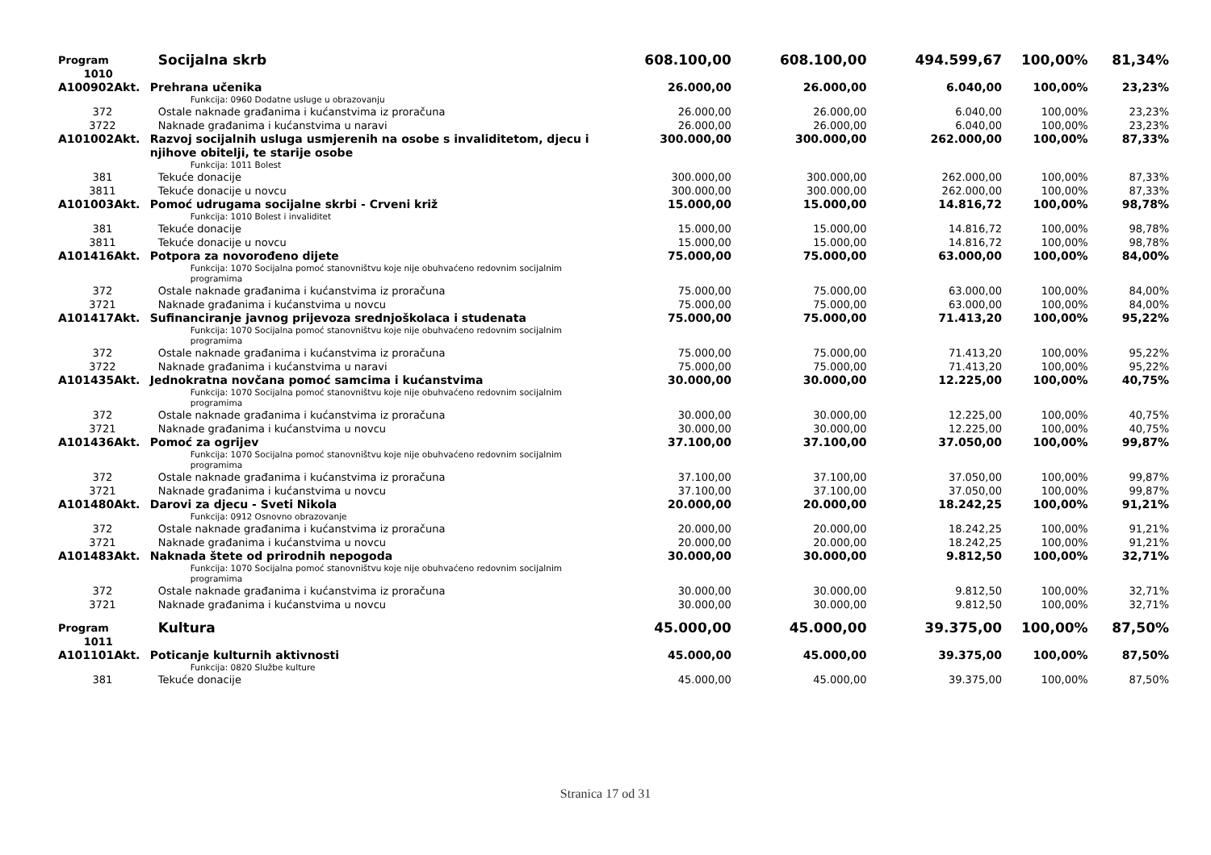| Program 1010 | Socijalna skrb | 608.100,00 | 608.100,00 | 494.599,67 | 100,00% | 81,34% |
| A100902Akt. | Prehrana učenika | 26.000,00 | 26.000,00 | 6.040,00 | 100,00% | 23,23% |
| | Funkcija: 0960 Dodatne usluge u obrazovanju | | | | | |
| 372 | Ostale naknade građanima i kućanstvima iz proračuna | 26.000,00 | 26.000,00 | 6.040,00 | 100,00% | 23,23% |
| 3722 | Naknade građanima i kućanstvima u naravi | 26.000,00 | 26.000,00 | 6.040,00 | 100,00% | 23,23% |
| A101002Akt. | Razvoj socijalnih usluga usmjerenih na osobe s invaliditetom, djecu i njihove obitelji, te starije osobe | 300.000,00 | 300.000,00 | 262.000,00 | 100,00% | 87,33% |
| | Funkcija: 1011 Bolest | | | | | |
| 381 | Tekuće donacije | 300.000,00 | 300.000,00 | 262.000,00 | 100,00% | 87,33% |
| 3811 | Tekuće donacije u novcu | 300.000,00 | 300.000,00 | 262.000,00 | 100,00% | 87,33% |
| A101003Akt. | Pomoć udrugama socijalne skrbi - Crveni križ | 15.000,00 | 15.000,00 | 14.816,72 | 100,00% | 98,78% |
| | Funkcija: 1010 Bolest i invaliditet | | | | | |
| 381 | Tekuće donacije | 15.000,00 | 15.000,00 | 14.816,72 | 100,00% | 98,78% |
| 3811 | Tekuće donacije u novcu | 15.000,00 | 15.000,00 | 14.816,72 | 100,00% | 98,78% |
| A101416Akt. | Potpora za novorođeno dijete | 75.000,00 | 75.000,00 | 63.000,00 | 100,00% | 84,00% |
| | Funkcija: 1070 Socijalna pomoć stanovništvu koje nije obuhvaćeno redovnim socijalnim programima | | | | | |
| 372 | Ostale naknade građanima i kućanstvima iz proračuna | 75.000,00 | 75.000,00 | 63.000,00 | 100,00% | 84,00% |
| 3721 | Naknade građanima i kućanstvima u novcu | 75.000,00 | 75.000,00 | 63.000,00 | 100,00% | 84,00% |
| A101417Akt. | Sufinanciranje javnog prijevoza srednjoškolaca i studenata | 75.000,00 | 75.000,00 | 71.413,20 | 100,00% | 95,22% |
| | Funkcija: 1070 Socijalna pomoć stanovništvu koje nije obuhvaćeno redovnim socijalnim programima | | | | | |
| 372 | Ostale naknade građanima i kućanstvima iz proračuna | 75.000,00 | 75.000,00 | 71.413,20 | 100,00% | 95,22% |
| 3722 | Naknade građanima i kućanstvima u naravi | 75.000,00 | 75.000,00 | 71.413,20 | 100,00% | 95,22% |
| A101435Akt. | Jednokratna novčana pomoć samcima i kućanstvima | 30.000,00 | 30.000,00 | 12.225,00 | 100,00% | 40,75% |
| | Funkcija: 1070 Socijalna pomoć stanovništvu koje nije obuhvaćeno redovnim socijalnim programima | | | | | |
| 372 | Ostale naknade građanima i kućanstvima iz proračuna | 30.000,00 | 30.000,00 | 12.225,00 | 100,00% | 40,75% |
| 3721 | Naknade građanima i kućanstvima u novcu | 30.000,00 | 30.000,00 | 12.225,00 | 100,00% | 40,75% |
| A101436Akt. | Pomoć za ogrijev | 37.100,00 | 37.100,00 | 37.050,00 | 100,00% | 99,87% |
| | Funkcija: 1070 Socijalna pomoć stanovništvu koje nije obuhvaćeno redovnim socijalnim programima | | | | | |
| 372 | Ostale naknade građanima i kućanstvima iz proračuna | 37.100,00 | 37.100,00 | 37.050,00 | 100,00% | 99,87% |
| 3721 | Naknade građanima i kućanstvima u novcu | 37.100,00 | 37.100,00 | 37.050,00 | 100,00% | 99,87% |
| A101480Akt. | Darovi za djecu - Sveti Nikola | 20.000,00 | 20.000,00 | 18.242,25 | 100,00% | 91,21% |
| | Funkcija: 0912 Osnovno obrazovanje | | | | | |
| 372 | Ostale naknade građanima i kućanstvima iz proračuna | 20.000,00 | 20.000,00 | 18.242,25 | 100,00% | 91,21% |
| 3721 | Naknade građanima i kućanstvima u novcu | 20.000,00 | 20.000,00 | 18.242,25 | 100,00% | 91,21% |
| A101483Akt. | Naknada štete od prirodnih nepogoda | 30.000,00 | 30.000,00 | 9.812,50 | 100,00% | 32,71% |
| | Funkcija: 1070 Socijalna pomoć stanovništvu koje nije obuhvaćeno redovnim socijalnim programima | | | | | |
| 372 | Ostale naknade građanima i kućanstvima iz proračuna | 30.000,00 | 30.000,00 | 9.812,50 | 100,00% | 32,71% |
| 3721 | Naknade građanima i kućanstvima u novcu | 30.000,00 | 30.000,00 | 9.812,50 | 100,00% | 32,71% |
| Program 1011 | Kultura | 45.000,00 | 45.000,00 | 39.375,00 | 100,00% | 87,50% |
| A101101Akt. | Poticanje kulturnih aktivnosti | 45.000,00 | 45.000,00 | 39.375,00 | 100,00% | 87,50% |
| | Funkcija: 0820 Službe kulture | | | | | |
| 381 | Tekuće donacije | 45.000,00 | 45.000,00 | 39.375,00 | 100,00% | 87,50% |
Stranica 17 od 31